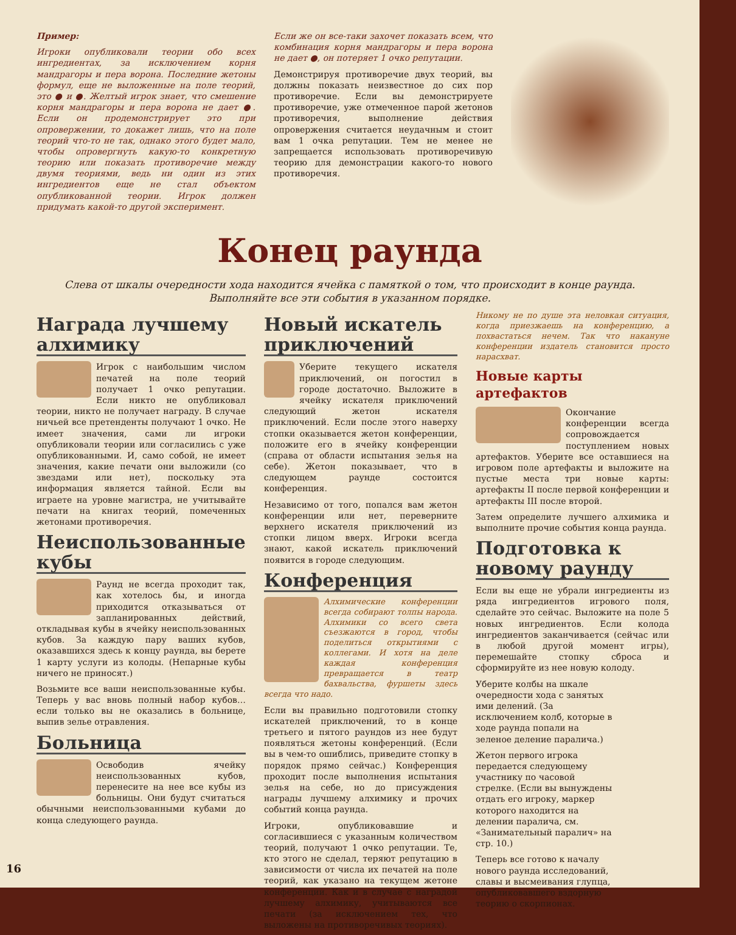Пример:
Игроки опубликовали теории обо всех ингредиентах, за исключением корня мандрагоры и пера ворона. Последние жетоны формул, еще не выложенные на поле теорий, это ● и ●. Желтый игрок знает, что смешение корня мандрагоры и пера ворона не дает ●. Если он продемонстрирует это при опровержении, то докажет лишь, что на поле теорий что-то не так, однако этого будет мало, чтобы опровергнуть какую-то конкретную теорию или показать противоречие между двумя теориями, ведь ни один из этих ингредиентов еще не стал объектом опубликованной теории. Игрок должен придумать какой-то другой эксперимент.
Если же он все-таки захочет показать всем, что комбинация корня мандрагоры и пера ворона не дает ●, он потеряет 1 очко репутации.
Демонстрируя противоречие двух теорий, вы должны показать неизвестное до сих пор противоречие. Если вы демонстрируете противоречие, уже отмеченное парой жетонов противоречия, выполнение действия опровержения считается неудачным и стоит вам 1 очка репутации. Тем не менее не запрещается использовать противоречивую теорию для демонстрации какого-то нового противоречия.
Конец раунда
Слева от шкалы очередности хода находится ячейка с памяткой о том, что происходит в конце раунда.
Выполняйте все эти события в указанном порядке.
Награда лучшему алхимику
Игрок с наибольшим числом печатей на поле теорий получает 1 очко репутации. Если никто не опубликовал теории, никто не получает награду. В случае ничьей все претенденты получают 1 очко. Не имеет значения, сами ли игроки опубликовали теории или согласились с уже опубликованными. И, само собой, не имеет значения, какие печати они выложили (со звездами или нет), поскольку эта информация является тайной. Если вы играете на уровне магистра, не учитывайте печати на книгах теорий, помеченных жетонами противоречия.
Неиспользованные кубы
Раунд не всегда проходит так, как хотелось бы, и иногда приходится отказываться от запланированных действий, откладывая кубы в ячейку неиспользованных кубов. За каждую пару ваших кубов, оказавшихся здесь к концу раунда, вы берете 1 карту услуги из колоды. (Непарные кубы ничего не приносят.)
Возьмите все ваши неиспользованные кубы. Теперь у вас вновь полный набор кубов… если только вы не оказались в больнице, выпив зелье отравления.
Больница
Освободив ячейку неиспользованных кубов, перенесите на нее все кубы из больницы. Они будут считаться обычными неиспользованными кубами до конца следующего раунда.
Новый искатель приключений
Уберите текущего искателя приключений, он погостил в городе достаточно. Выложите в ячейку искателя приключений следующий жетон искателя приключений. Если после этого наверху стопки оказывается жетон конференции, положите его в ячейку конференции (справа от области испытания зелья на себе). Жетон показывает, что в следующем раунде состоится конференция.
Независимо от того, попался вам жетон конференции или нет, переверните верхнего искателя приключений из стопки лицом вверх. Игроки всегда знают, какой искатель приключений появится в городе следующим.
Конференция
Алхимические конференции всегда собирают толпы народа. Алхимики со всего света съезжаются в город, чтобы поделиться открытиями с коллегами. И хотя на деле каждая конференция превращается в театр бахвальства, фуршеты здесь всегда что надо.
Если вы правильно подготовили стопку искателей приключений, то в конце третьего и пятого раундов из нее будут появляться жетоны конференций. (Если вы в чем-то ошиблись, приведите стопку в порядок прямо сейчас.) Конференция проходит после выполнения испытания зелья на себе, но до присуждения награды лучшему алхимику и прочих событий конца раунда.
Игроки, опубликовавшие и согласившиеся с указанным количеством теорий, получают 1 очко репутации. Те, кто этого не сделал, теряют репутацию в зависимости от числа их печатей на поле теорий, как указано на текущем жетоне конференции. Как и в случае с наградой лучшему алхимику, учитываются все печати (за исключением тех, что выложены на противоречивых теориях).
Никому не по душе эта неловкая ситуация, когда приезжаешь на конференцию, а похвастаться нечем. Так что накануне конференции издатель становится просто нарасхват.
Новые карты артефактов
Окончание конференции всегда сопровождается поступлением новых артефактов. Уберите все оставшиеся на игровом поле артефакты и выложите на пустые места три новые карты: артефакты II после первой конференции и артефакты III после второй.
Затем определите лучшего алхимика и выполните прочие события конца раунда.
Подготовка к новому раунду
Если вы еще не убрали ингредиенты из ряда ингредиентов игрового поля, сделайте это сейчас. Выложите на поле 5 новых ингредиентов. Если колода ингредиентов заканчивается (сейчас или в любой другой момент игры), перемешайте стопку сброса и сформируйте из нее новую колоду.
Уберите колбы на шкале очередности хода с занятых ими делений. (За исключением колб, которые в ходе раунда попали на зеленое деление паралича.)
Жетон первого игрока передается следующему участнику по часовой стрелке. (Если вы вынуждены отдать его игроку, маркер которого находится на делении паралича, см. «Занимательный паралич» на стр. 10.)
Теперь все готово к началу нового раунда исследований, славы и высмеивания глупца, опубликовавшего вздорную теорию о скорпионах.
16